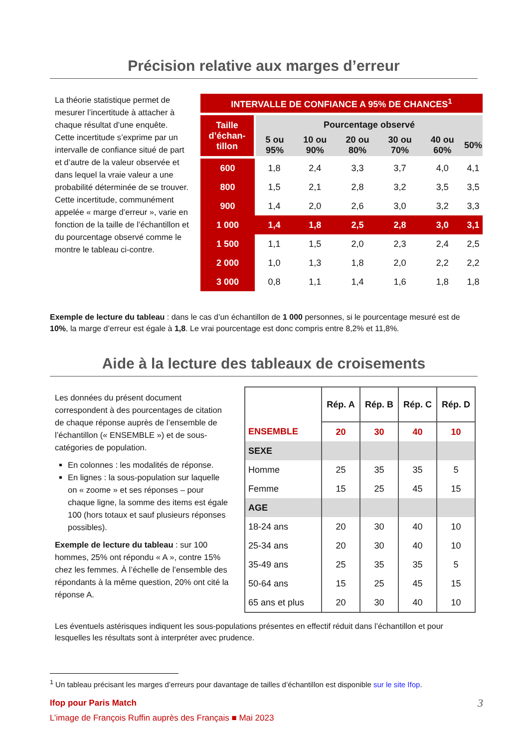Précision relative aux marges d’erreur
La théorie statistique permet de mesurer l’incertitude à attacher à chaque résultat d’une enquête. Cette incertitude s’exprime par un intervalle de confiance situé de part et d’autre de la valeur observée et dans lequel la vraie valeur a une probabilité déterminée de se trouver. Cette incertitude, communément appelée « marge d’erreur », varie en fonction de la taille de l’échantillon et du pourcentage observé comme le montre le tableau ci-contre.
| INTERVALLE DE CONFIANCE A 95% DE CHANCES<sup>1</sup> | | | | | | |
| --- | --- | --- | --- | --- | --- | --- |
| Taille d’échan-tillon | Pourcentage observé | | | | | |
| | 5 ou 95% | 10 ou 90% | 20 ou 80% | 30 ou 70% | 40 ou 60% | 50% |
| 600 | 1,8 | 2,4 | 3,3 | 3,7 | 4,0 | 4,1 |
| 800 | 1,5 | 2,1 | 2,8 | 3,2 | 3,5 | 3,5 |
| 900 | 1,4 | 2,0 | 2,6 | 3,0 | 3,2 | 3,3 |
| 1 000 | 1,4 | 1,8 | 2,5 | 2,8 | 3,0 | 3,1 |
| 1 500 | 1,1 | 1,5 | 2,0 | 2,3 | 2,4 | 2,5 |
| 2 000 | 1,0 | 1,3 | 1,8 | 2,0 | 2,2 | 2,2 |
| 3 000 | 0,8 | 1,1 | 1,4 | 1,6 | 1,8 | 1,8 |
Exemple de lecture du tableau : dans le cas d’un échantillon de 1 000 personnes, si le pourcentage mesuré est de 10%, la marge d’erreur est égale à 1,8. Le vrai pourcentage est donc compris entre 8,2% et 11,8%.
Aide à la lecture des tableaux de croisements
Les données du présent document correspondent à des pourcentages de citation de chaque réponse auprès de l’ensemble de l’échantillon (« ENSEMBLE ») et de sous-catégories de population.
En colonnes : les modalités de réponse.
En lignes : la sous-population sur laquelle on « zoome » et ses réponses – pour chaque ligne, la somme des items est égale 100 (hors totaux et sauf plusieurs réponses possibles).
Exemple de lecture du tableau : sur 100 hommes, 25% ont répondu « A », contre 15% chez les femmes. À l’échelle de l’ensemble des répondants à la même question, 20% ont cité la réponse A.
| | Rép. A | Rép. B | Rép. C | Rép. D |
| ENSEMBLE | 20 | 30 | 40 | 10 |
| SEXE | | | | |
| Homme | 25 | 35 | 35 | 5 |
| Femme | 15 | 25 | 45 | 15 |
| AGE | | | | |
| 18-24 ans | 20 | 30 | 40 | 10 |
| 25-34 ans | 20 | 30 | 40 | 10 |
| 35-49 ans | 25 | 35 | 35 | 5 |
| 50-64 ans | 15 | 25 | 45 | 15 |
| 65 ans et plus | 20 | 30 | 40 | 10 |
Les éventuels astérisques indiquent les sous-populations présentes en effectif réduit dans l’échantillon et pour lesquelles les résultats sont à interpréter avec prudence.
<sup>1</sup> Un tableau précisant les marges d’erreurs pour davantage de tailles d’échantillon est disponible sur le site Ifop.
Ifop pour Paris Match 3
L’image de François Ruffin auprès des Français ■ Mai 2023